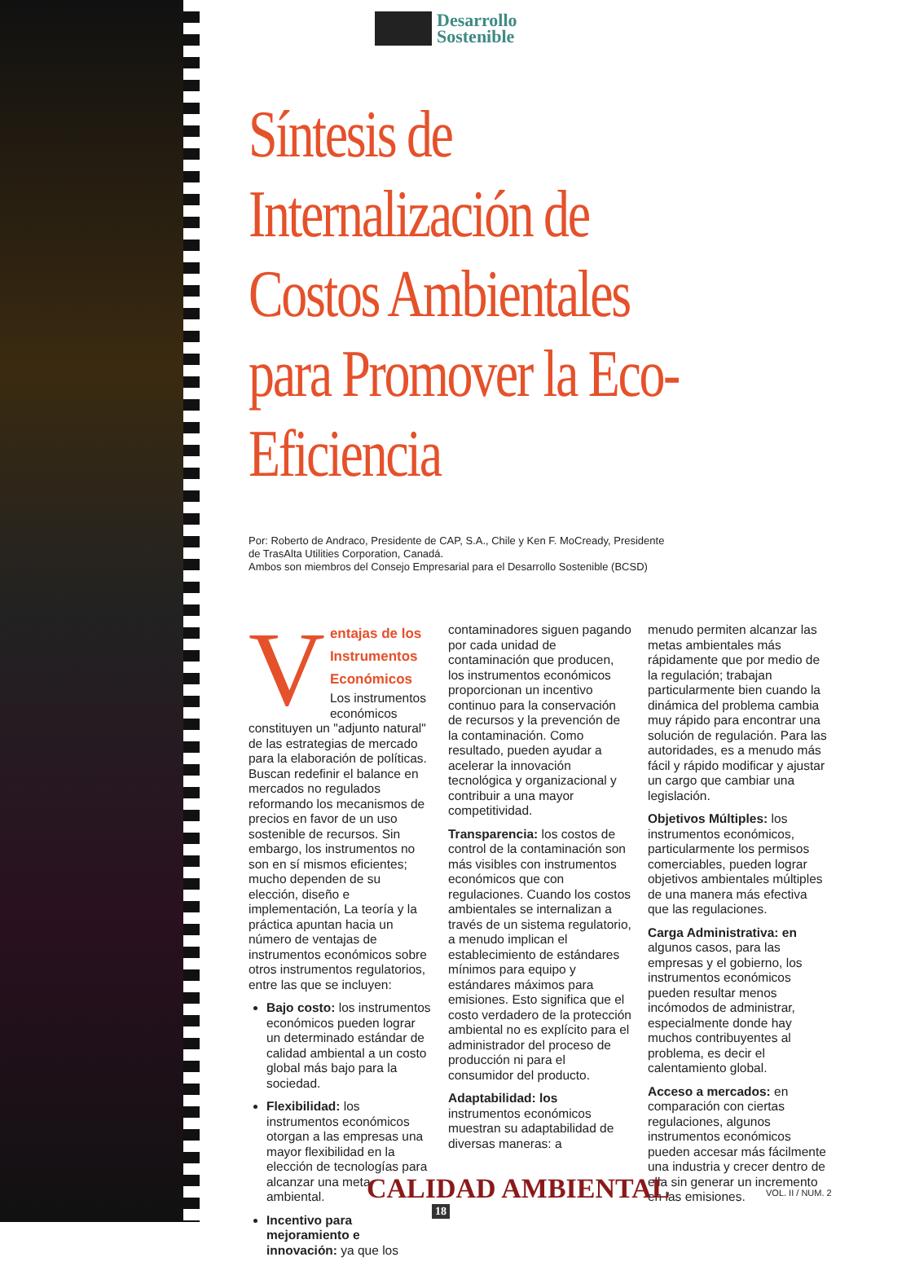Desarrollo
Sostenible
Síntesis de Internalización de Costos Ambientales para Promover la Eco-Eficiencia
Por: Roberto de Andraco, Presidente de CAP, S.A., Chile y Ken F. MoCready, Presidente
de TrasAlta Utilities Corporation, Canadá.
Ambos son miembros del Consejo Empresarial para el Desarrollo Sostenible (BCSD)
V
entajas de los Instrumentos Económicos
Los instrumentos económicos constituyen un "adjunto natural" de las estrategias de mercado para la elaboración de políticas. Buscan redefinir el balance en mercados no regulados reformando los mecanismos de precios en favor de un uso sostenible de recursos. Sin embargo, los instrumentos no son en sí mismos eficientes; mucho dependen de su elección, diseño e implementación, La teoría y la práctica apuntan hacia un número de ventajas de instrumentos económicos sobre otros instrumentos regulatorios, entre las que se incluyen:
Bajo costo: los instrumentos económicos pueden lograr un determinado estándar de calidad ambiental a un costo global más bajo para la sociedad.
Flexibilidad: los instrumentos económicos otorgan a las empresas una mayor flexibilidad en la elección de tecnologías para alcanzar una meta ambiental.
Incentivo para mejoramiento e innovación: ya que los
contaminadores siguen pagando por cada unidad de contaminación que producen, los instrumentos económicos proporcionan un incentivo continuo para la conservación de recursos y la prevención de la contaminación. Como resultado, pueden ayudar a acelerar la innovación tecnológica y organizacional y contribuir a una mayor competitividad.
Transparencia: los costos de control de la contaminación son más visibles con instrumentos económicos que con regulaciones. Cuando los costos ambientales se internalizan a través de un sistema regulatorio, a menudo implican el establecimiento de estándares mínimos para equipo y estándares máximos para emisiones. Esto significa que el costo verdadero de la protección ambiental no es explícito para el administrador del proceso de producción ni para el consumidor del producto.
Adaptabilidad: los instrumentos económicos muestran su adaptabilidad de diversas maneras: a
menudo permiten alcanzar las metas ambientales más rápidamente que por medio de la regulación; trabajan particularmente bien cuando la dinámica del problema cambia muy rápido para encontrar una solución de regulación. Para las autoridades, es a menudo más fácil y rápido modificar y ajustar un cargo que cambiar una legislación.
Objetivos Múltiples: los instrumentos económicos, particularmente los permisos comerciables, pueden lograr objetivos ambientales múltiples de una manera más efectiva que las regulaciones.
Carga Administrativa: en algunos casos, para las empresas y el gobierno, los instrumentos económicos pueden resultar menos incómodos de administrar, especialmente donde hay muchos contribuyentes al problema, es decir el calentamiento global.
Acceso a mercados: en comparación con ciertas regulaciones, algunos instrumentos económicos pueden accesar más fácilmente una industria y crecer dentro de ella sin generar un incremento en las emisiones.
CALIDAD AMBIENTAL
18
VOL. II / NUM. 2